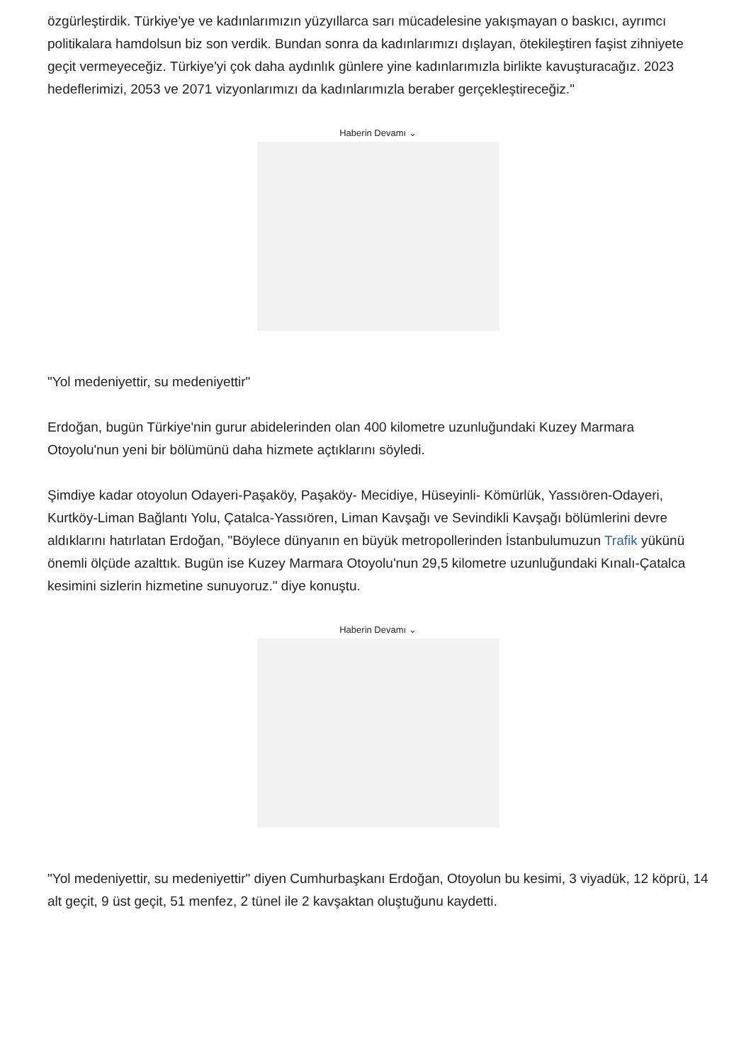özgürleştirdik. Türkiye'ye ve kadınlarımızın yüzyıllarca sarı mücadelesine yakışmayan o baskıcı, ayrımcı politikalara hamdolsun biz son verdik. Bundan sonra da kadınlarımızı dışlayan, ötekileştiren faşist zihniyete geçit vermeyeceğiz. Türkiye'yi çok daha aydınlık günlere yine kadınlarımızla birlikte kavuşturacağız. 2023 hedeflerimizi, 2053 ve 2071 vizyonlarımızı da kadınlarımızla beraber gerçekleştireceğiz."
Haberin Devamı ⌄
"Yol medeniyettir, su medeniyettir"
Erdoğan, bugün Türkiye'nin gurur abidelerinden olan 400 kilometre uzunluğundaki Kuzey Marmara Otoyolu'nun yeni bir bölümünü daha hizmete açtıklarını söyledi.
Şimdiye kadar otoyolun Odayeri-Paşaköy, Paşaköy- Mecidiye, Hüseyinli- Kömürlük, Yassıören-Odayeri, Kurtköy-Liman Bağlantı Yolu, Çatalca-Yassıören, Liman Kavşağı ve Sevindikli Kavşağı bölümlerini devre aldıklarını hatırlatan Erdoğan, "Böylece dünyanın en büyük metropollerinden İstanbulumuzun Trafik yükünü önemli ölçüde azalttık. Bugün ise Kuzey Marmara Otoyolu'nun 29,5 kilometre uzunluğundaki Kınalı-Çatalca kesimini sizlerin hizmetine sunuyoruz." diye konuştu.
Haberin Devamı ⌄
"Yol medeniyettir, su medeniyettir" diyen Cumhurbaşkanı Erdoğan, Otoyolun bu kesimi, 3 viyadük, 12 köprü, 14 alt geçit, 9 üst geçit, 51 menfez, 2 tünel ile 2 kavşaktan oluştuğunu kaydetti.